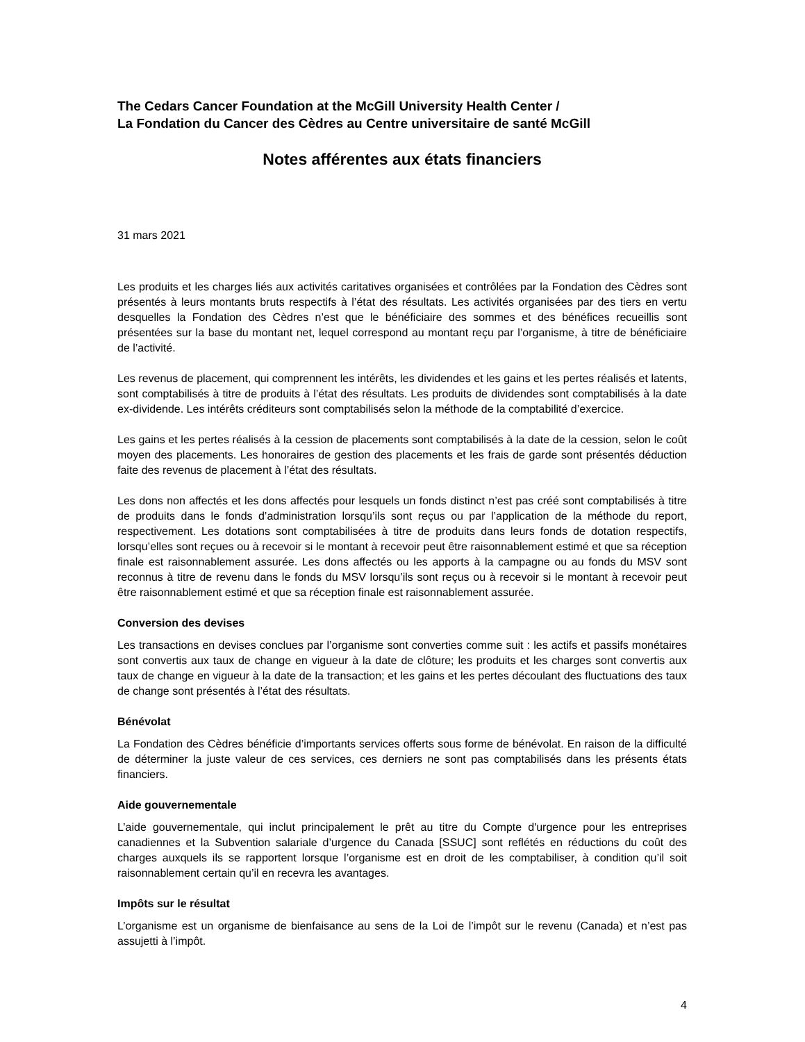The Cedars Cancer Foundation at the McGill University Health Center /
La Fondation du Cancer des Cèdres au Centre universitaire de santé McGill
Notes afférentes aux états financiers
31 mars 2021
Les produits et les charges liés aux activités caritatives organisées et contrôlées par la Fondation des Cèdres sont présentés à leurs montants bruts respectifs à l’état des résultats. Les activités organisées par des tiers en vertu desquelles la Fondation des Cèdres n’est que le bénéficiaire des sommes et des bénéfices recueillis sont présentées sur la base du montant net, lequel correspond au montant reçu par l’organisme, à titre de bénéficiaire de l’activité.
Les revenus de placement, qui comprennent les intérêts, les dividendes et les gains et les pertes réalisés et latents, sont comptabilisés à titre de produits à l’état des résultats. Les produits de dividendes sont comptabilisés à la date ex-dividende. Les intérêts créditeurs sont comptabilisés selon la méthode de la comptabilité d’exercice.
Les gains et les pertes réalisés à la cession de placements sont comptabilisés à la date de la cession, selon le coût moyen des placements. Les honoraires de gestion des placements et les frais de garde sont présentés déduction faite des revenus de placement à l’état des résultats.
Les dons non affectés et les dons affectés pour lesquels un fonds distinct n’est pas créé sont comptabilisés à titre de produits dans le fonds d’administration lorsqu’ils sont reçus ou par l’application de la méthode du report, respectivement. Les dotations sont comptabilisées à titre de produits dans leurs fonds de dotation respectifs, lorsqu’elles sont reçues ou à recevoir si le montant à recevoir peut être raisonnablement estimé et que sa réception finale est raisonnablement assurée. Les dons affectés ou les apports à la campagne ou au fonds du MSV sont reconnus à titre de revenu dans le fonds du MSV lorsqu’ils sont reçus ou à recevoir si le montant à recevoir peut être raisonnablement estimé et que sa réception finale est raisonnablement assurée.
Conversion des devises
Les transactions en devises conclues par l’organisme sont converties comme suit : les actifs et passifs monétaires sont convertis aux taux de change en vigueur à la date de clôture; les produits et les charges sont convertis aux taux de change en vigueur à la date de la transaction; et les gains et les pertes découlant des fluctuations des taux de change sont présentés à l’état des résultats.
Bénévolat
La Fondation des Cèdres bénéficie d’importants services offerts sous forme de bénévolat. En raison de la difficulté de déterminer la juste valeur de ces services, ces derniers ne sont pas comptabilisés dans les présents états financiers.
Aide gouvernementale
L’aide gouvernementale, qui inclut principalement le prêt au titre du Compte d'urgence pour les entreprises canadiennes et la Subvention salariale d’urgence du Canada [SSUC] sont reflétés en réductions du coût des charges auxquels ils se rapportent lorsque l’organisme est en droit de les comptabiliser, à condition qu’il soit raisonnablement certain qu’il en recevra les avantages.
Impôts sur le résultat
L’organisme est un organisme de bienfaisance au sens de la Loi de l’impôt sur le revenu (Canada) et n’est pas assujetti à l’impôt.
4